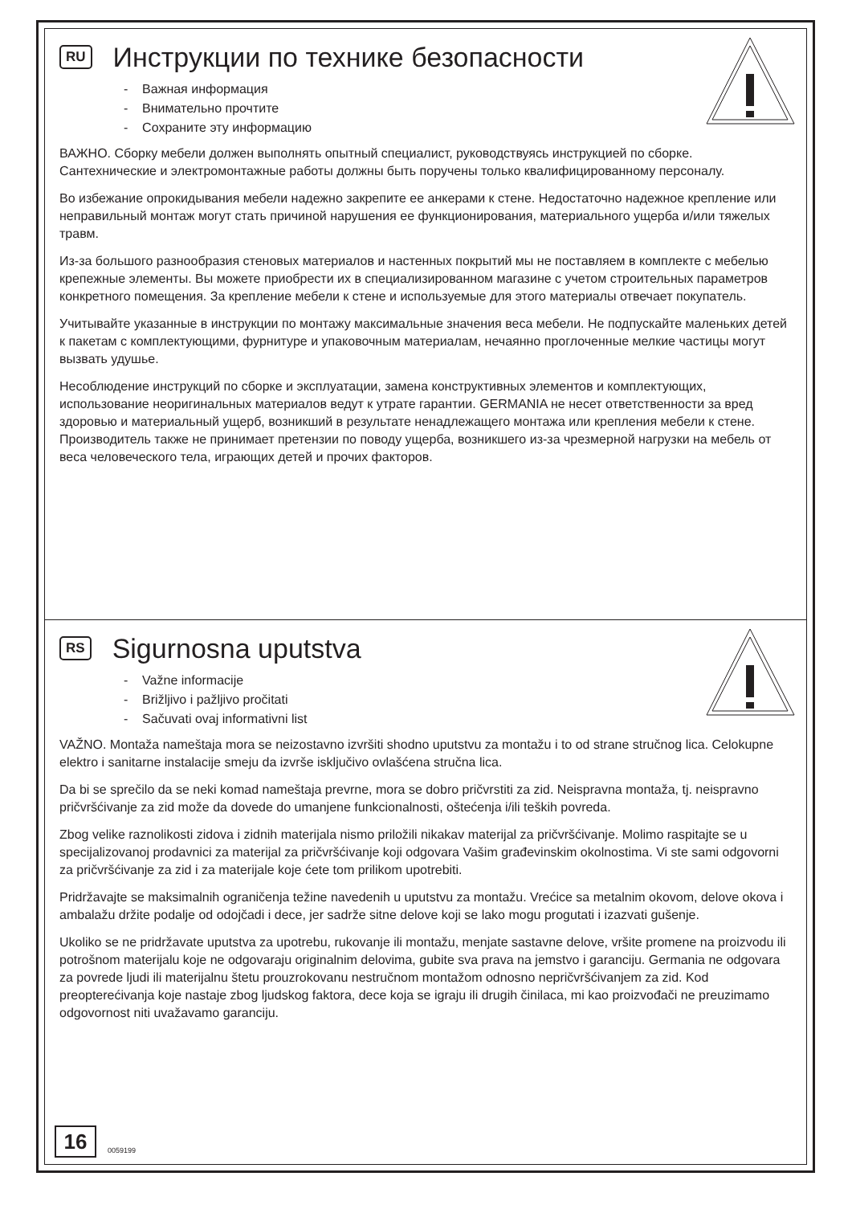RU Инструкции по технике безопасности
- Важная информация
- Внимательно прочтите
- Сохраните эту информацию
ВАЖНО. Сборку мебели должен выполнять опытный специалист, руководствуясь инструкцией по сборке. Сантехнические и электромонтажные работы должны быть поручены только квалифицированному персоналу.
Во избежание опрокидывания мебели надежно закрепите ее анкерами к стене. Недостаточно надежное крепление или неправильный монтаж могут стать причиной нарушения ее функционирования, материального ущерба и/или тяжелых травм.
Из-за большого разнообразия стеновых материалов и настенных покрытий мы не поставляем в комплекте с мебелью крепежные элементы. Вы можете приобрести их в специализированном магазине с учетом строительных параметров конкретного помещения. За крепление мебели к стене и используемые для этого материалы отвечает покупатель.
Учитывайте указанные в инструкции по монтажу максимальные значения веса мебели. Не подпускайте маленьких детей к пакетам с комплектующими, фурнитуре и упаковочным материалам, нечаянно проглоченные мелкие частицы могут вызвать удушье.
Несоблюдение инструкций по сборке и эксплуатации, замена конструктивных элементов и комплектующих, использование неоригинальных материалов ведут к утрате гарантии. GERMANIA не несет ответственности за вред здоровью и материальный ущерб, возникший в результате ненадлежащего монтажа или крепления мебели к стене. Производитель также не принимает претензии по поводу ущерба, возникшего из-за чрезмерной нагрузки на мебель от веса человеческого тела, играющих детей и прочих факторов.
RS Sigurnosna uputstva
- Važne informacije
- Brižljivo i pažljivo pročitati
- Sačuvati ovaj informativni list
VAŽNO. Montaža nameštaja mora se neizostavno izvršiti shodno uputstvu za montažu i to od strane stručnog lica. Celokupne elektro i sanitarne instalacije smeju da izvrše isključivo ovlašćena stručna lica.
Da bi se sprečilo da se neki komad nameštaja prevrne, mora se dobro pričvrstiti za zid. Neispravna montaža, tj. neispravno pričvršćivanje za zid može da dovede do umanjene funkcionalnosti, oštećenja i/ili teških povreda.
Zbog velike raznolikosti zidova i zidnih materijala nismo priložili nikakav materijal za pričvršćivanje. Molimo raspitajte se u specijalizovanoj prodavnici za materijal za pričvršćivanje koji odgovara Vašim građevinskim okolnostima. Vi ste sami odgovorni za pričvršćivanje za zid i za materijale koje ćete tom prilikom upotrebiti.
Pridržavajte se maksimalnih ograničenja težine navedenih u uputstvu za montažu. Vrećice sa metalnim okovom, delove okova i ambalažu držite podalje od odojčadi i dece, jer sadrže sitne delove koji se lako mogu progutati i izazvati gušenje.
Ukoliko se ne pridržavate uputstva za upotrebu, rukovanje ili montažu, menjate sastavne delove, vršite promene na proizvodu ili potrošnom materijalu koje ne odgovaraju originalnim delovima, gubite sva prava na jemstvo i garanciju. Germania ne odgovara za povrede ljudi ili materijalnu štetu prouzrokovanu nestručnom montažom odnosno nepričvršćivanjem za zid. Kod preopterećivanja koje nastaje zbog ljudskog faktora, dece koja se igraju ili drugih činilaca, mi kao proizvođači ne preuzimamo odgovornost niti uvažavamo garanciju.
16
0059199